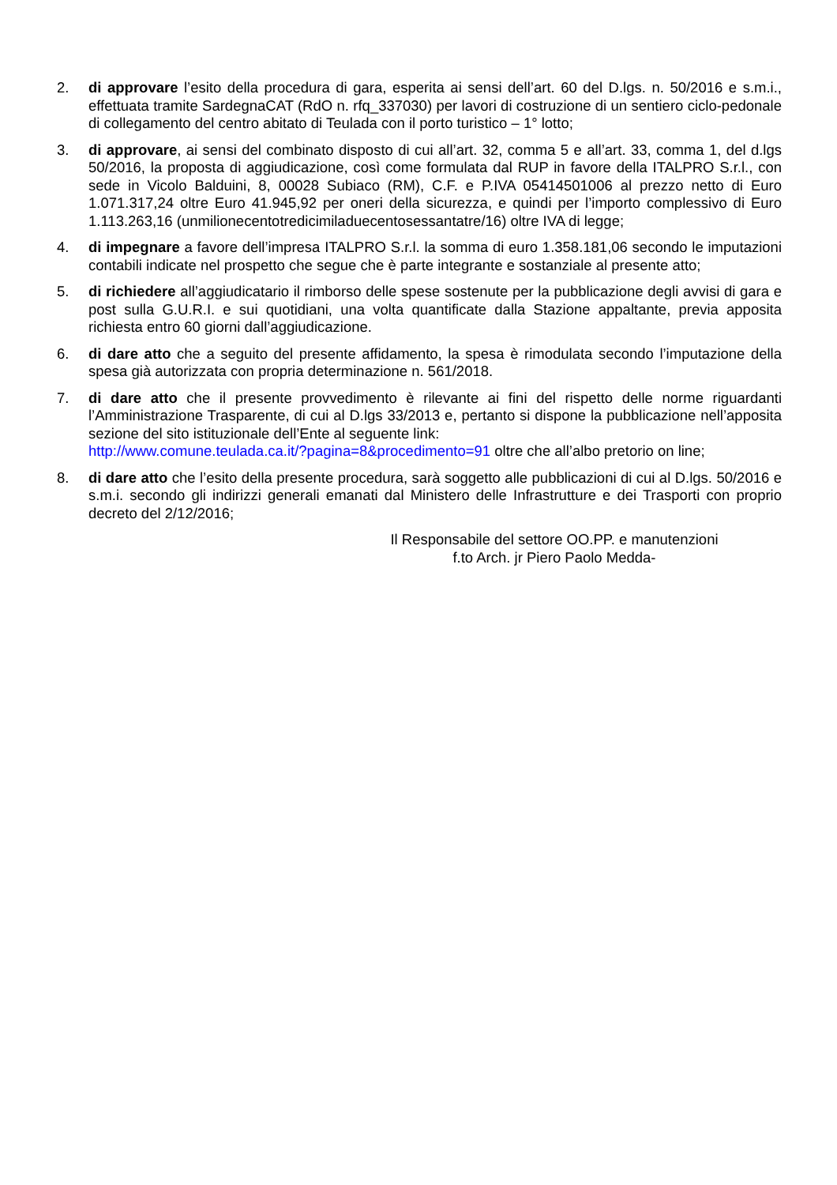2. di approvare l’esito della procedura di gara, esperita ai sensi dell’art. 60 del D.lgs. n. 50/2016 e s.m.i., effettuata tramite SardegnaCAT (RdO n. rfq_337030) per lavori di costruzione di un sentiero ciclo-pedonale di collegamento del centro abitato di Teulada con il porto turistico – 1° lotto;
3. di approvare, ai sensi del combinato disposto di cui all’art. 32, comma 5 e all’art. 33, comma 1, del d.lgs 50/2016, la proposta di aggiudicazione, così come formulata dal RUP in favore della ITALPRO S.r.l., con sede in Vicolo Balduini, 8, 00028 Subiaco (RM), C.F. e P.IVA 05414501006 al prezzo netto di Euro 1.071.317,24 oltre Euro 41.945,92 per oneri della sicurezza, e quindi per l’importo complessivo di Euro 1.113.263,16 (unmilionecentotredicimiladuecentosessantatre/16) oltre IVA di legge;
4. di impegnare a favore dell’impresa ITALPRO S.r.l. la somma di euro 1.358.181,06 secondo le imputazioni contabili indicate nel prospetto che segue che è parte integrante e sostanziale al presente atto;
5. di richiedere all’aggiudicatario il rimborso delle spese sostenute per la pubblicazione degli avvisi di gara e post sulla G.U.R.I. e sui quotidiani, una volta quantificate dalla Stazione appaltante, previa apposita richiesta entro 60 giorni dall’aggiudicazione.
6. di dare atto che a seguito del presente affidamento, la spesa è rimodulata secondo l’imputazione della spesa già autorizzata con propria determinazione n. 561/2018.
7. di dare atto che il presente provvedimento è rilevante ai fini del rispetto delle norme riguardanti l’Amministrazione Trasparente, di cui al D.lgs 33/2013 e, pertanto si dispone la pubblicazione nell’apposita sezione del sito istituzionale dell’Ente al seguente link:
http://www.comune.teulada.ca.it/?pagina=8&procedimento=91 oltre che all’albo pretorio on line;
8. di dare atto che l’esito della presente procedura, sarà soggetto alle pubblicazioni di cui al D.lgs. 50/2016 e s.m.i. secondo gli indirizzi generali emanati dal Ministero delle Infrastrutture e dei Trasporti con proprio decreto del 2/12/2016;
Il Responsabile del settore OO.PP. e manutenzioni
f.to Arch. jr Piero Paolo Medda-